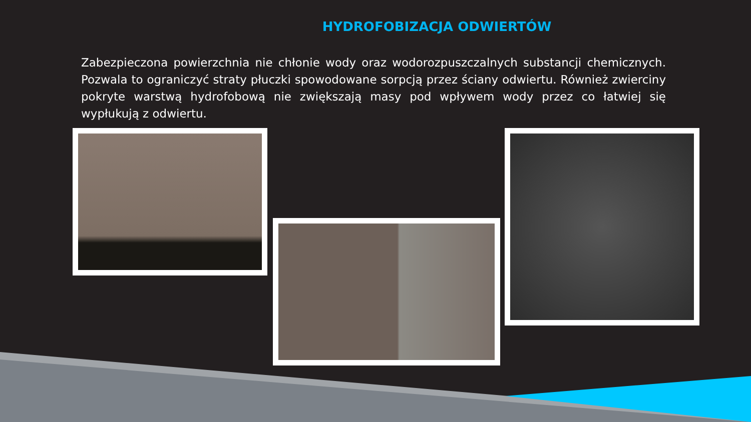HYDROFOBIZACJA ODWIERTÓW
Zabezpieczona powierzchnia nie chłonie wody oraz wodorozpuszczalnych substancji chemicznych. Pozwala to ograniczyć straty płuczki spowodowane sorpcją przez ściany odwiertu. Również zwierciny pokryte warstwą hydrofobową nie zwiększają masy pod wpływem wody przez co łatwiej się wypłukują z odwiertu.